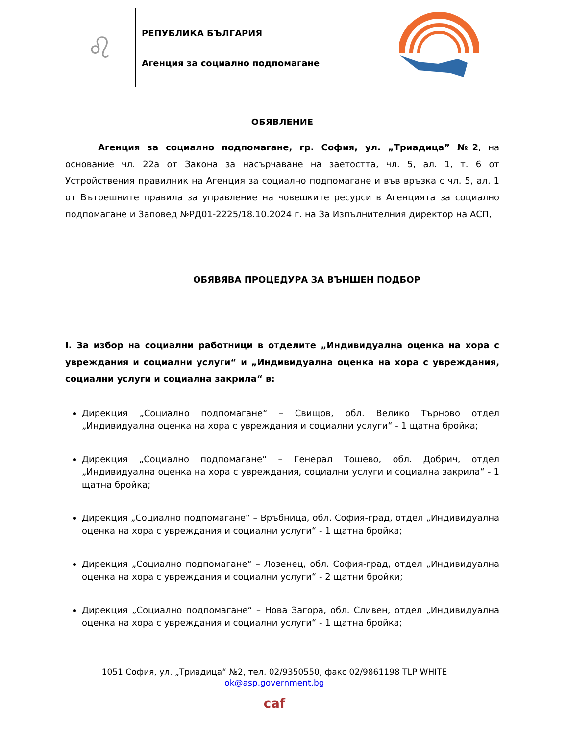♌
РЕПУБЛИКА БЪЛГАРИЯ
Агенция за социално подпомагане
ОБЯВЛЕНИЕ
Агенция за социално подпомагане, гр. София, ул. „Триадица” №2, на основание чл. 22а от Закона за насърчаване на заетостта, чл. 5, ал. 1, т. 6 от Устройствения правилник на Агенция за социално подпомагане и във връзка с чл. 5, ал. 1 от Вътрешните правила за управление на човешките ресурси в Агенцията за социално подпомагане и Заповед №РД01-2225/18.10.2024 г. на За Изпълнителния директор на АСП,
ОБЯВЯВА ПРОЦЕДУРА ЗА ВЪНШЕН ПОДБОР
I. За избор на социални работници в отделите „Индивидуална оценка на хора с увреждания и социални услуги“ и „Индивидуална оценка на хора с увреждания, социални услуги и социална закрила“ в:
Дирекция „Социално подпомагане“ – Свищов, обл. Велико Търново отдел „Индивидуална оценка на хора с увреждания и социални услуги“ - 1 щатна бройка;
Дирекция „Социално подпомагане“ – Генерал Тошево, обл. Добрич, отдел „Индивидуална оценка на хора с увреждания, социални услуги и социална закрила“ - 1 щатна бройка;
Дирекция „Социално подпомагане“ – Връбница, обл. София-град, отдел „Индивидуална оценка на хора с увреждания и социални услуги“ - 1 щатна бройка;
Дирекция „Социално подпомагане“ – Лозенец, обл. София-град, отдел „Индивидуална оценка на хора с увреждания и социални услуги“ - 2 щатни бройки;
Дирекция „Социално подпомагане“ – Нова Загора, обл. Сливен, отдел „Индивидуална оценка на хора с увреждания и социални услуги“ - 1 щатна бройка;
1051 София, ул. „Триадица“ №2, тел. 02/9350550, факс 02/9861198 TLP WHITE
ok@asp.government.bg
caf